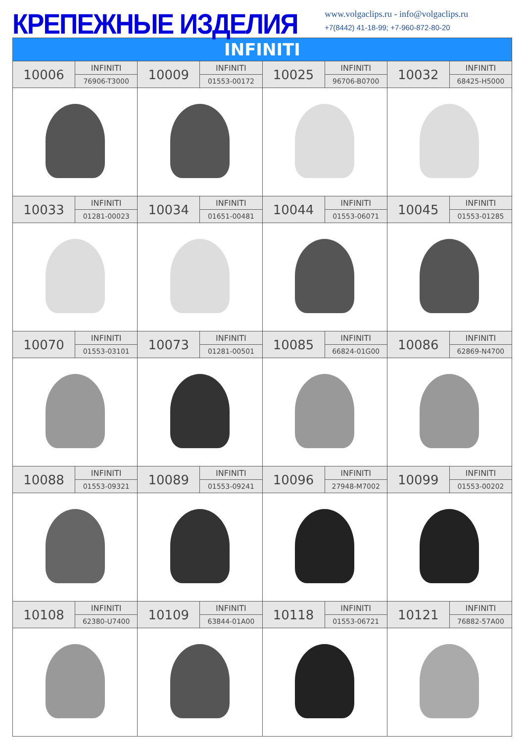КРЕПЕЖНЫЕ ИЗДЕЛИЯ
www.volgaclips.ru - info@volgaclips.ru
+7(8442) 41-18-99; +7-960-872-80-20
| INFINITI | | | | | | | |
| 10006 | INFINITI | 10009 | INFINITI | 10025 | INFINITI | 10032 | INFINITI |
| | 76906-T3000 | | 01553-00172 | | 96706-B0700 | | 68425-H5000 |
| 10033 | INFINITI | 10034 | INFINITI | 10044 | INFINITI | 10045 | INFINITI |
| | 01281-00023 | | 01651-00481 | | 01553-06071 | | 01553-01285 |
| 10070 | INFINITI | 10073 | INFINITI | 10085 | INFINITI | 10086 | INFINITI |
| | 01553-03101 | | 01281-00501 | | 66824-01G00 | | 62869-N4700 |
| 10088 | INFINITI | 10089 | INFINITI | 10096 | INFINITI | 10099 | INFINITI |
| | 01553-09321 | | 01553-09241 | | 27948-M7002 | | 01553-00202 |
| 10108 | INFINITI | 10109 | INFINITI | 10118 | INFINITI | 10121 | INFINITI |
| | 62380-U7400 | | 63844-01A00 | | 01553-06721 | | 76882-57A00 |